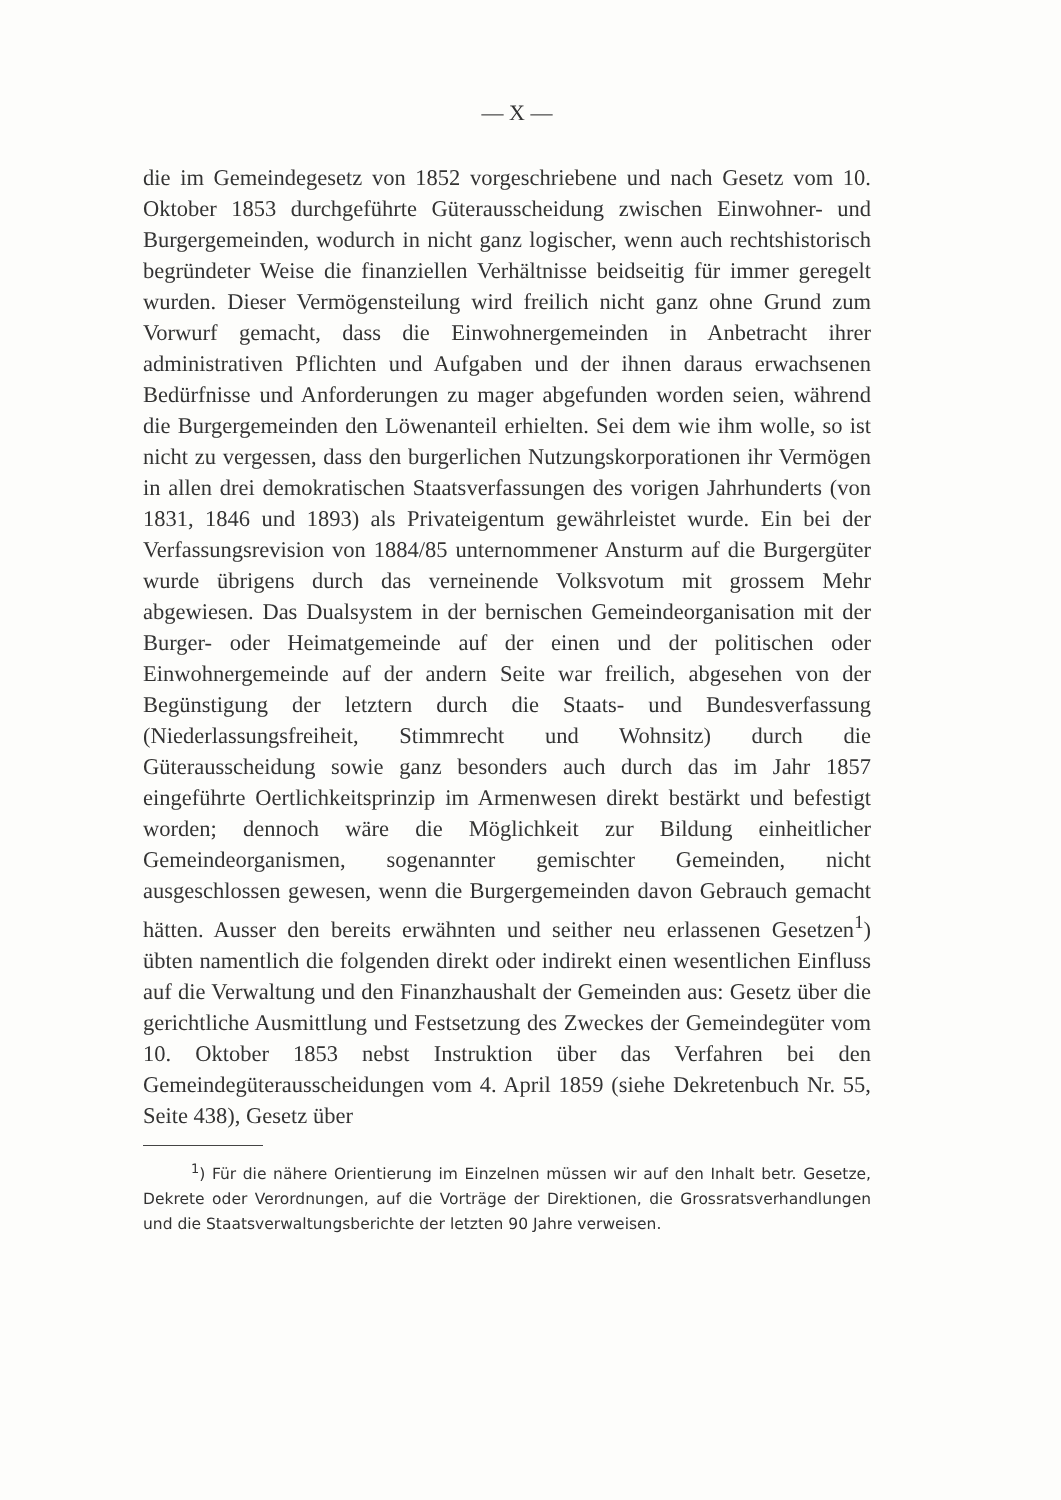— X —
die im Gemeindegesetz von 1852 vorgeschriebene und nach Gesetz vom 10. Oktober 1853 durchgeführte Güterausscheidung zwischen Einwohner- und Burgergemeinden, wodurch in nicht ganz logischer, wenn auch rechtshistorisch begründeter Weise die finanziellen Verhältnisse beidseitig für immer geregelt wurden. Dieser Vermögensteilung wird freilich nicht ganz ohne Grund zum Vorwurf gemacht, dass die Einwohnergemeinden in Anbetracht ihrer administrativen Pflichten und Aufgaben und der ihnen daraus erwachsenen Bedürfnisse und Anforderungen zu mager abgefunden worden seien, während die Burgergemeinden den Löwenanteil erhielten. Sei dem wie ihm wolle, so ist nicht zu vergessen, dass den burgerlichen Nutzungskorporationen ihr Vermögen in allen drei demokratischen Staatsverfassungen des vorigen Jahrhunderts (von 1831, 1846 und 1893) als Privateigentum gewährleistet wurde. Ein bei der Verfassungsrevision von 1884/85 unternommener Ansturm auf die Burgergüter wurde übrigens durch das verneinende Volksvotum mit grossem Mehr abgewiesen. Das Dualsystem in der bernischen Gemeindeorganisation mit der Burger- oder Heimatgemeinde auf der einen und der politischen oder Einwohnergemeinde auf der andern Seite war freilich, abgesehen von der Begünstigung der letztern durch die Staats- und Bundesverfassung (Niederlassungsfreiheit, Stimmrecht und Wohnsitz) durch die Güterausscheidung sowie ganz besonders auch durch das im Jahr 1857 eingeführte Oertlichkeitsprinzip im Armenwesen direkt bestärkt und befestigt worden; dennoch wäre die Möglichkeit zur Bildung einheitlicher Gemeindeorganismen, sogenannter gemischter Gemeinden, nicht ausgeschlossen gewesen, wenn die Burgergemeinden davon Gebrauch gemacht hätten. Ausser den bereits erwähnten und seither neu erlassenen Gesetzen<sup>1</sup>) übten namentlich die folgenden direkt oder indirekt einen wesentlichen Einfluss auf die Verwaltung und den Finanzhaushalt der Gemeinden aus: Gesetz über die gerichtliche Ausmittlung und Festsetzung des Zweckes der Gemeindegüter vom 10. Oktober 1853 nebst Instruktion über das Verfahren bei den Gemeindegüterausscheidungen vom 4. April 1859 (siehe Dekretenbuch Nr. 55, Seite 438), Gesetz über
<sup>1</sup>) Für die nähere Orientierung im Einzelnen müssen wir auf den Inhalt betr. Gesetze, Dekrete oder Verordnungen, auf die Vorträge der Direktionen, die Grossratsverhandlungen und die Staatsverwaltungsberichte der letzten 90 Jahre verweisen.